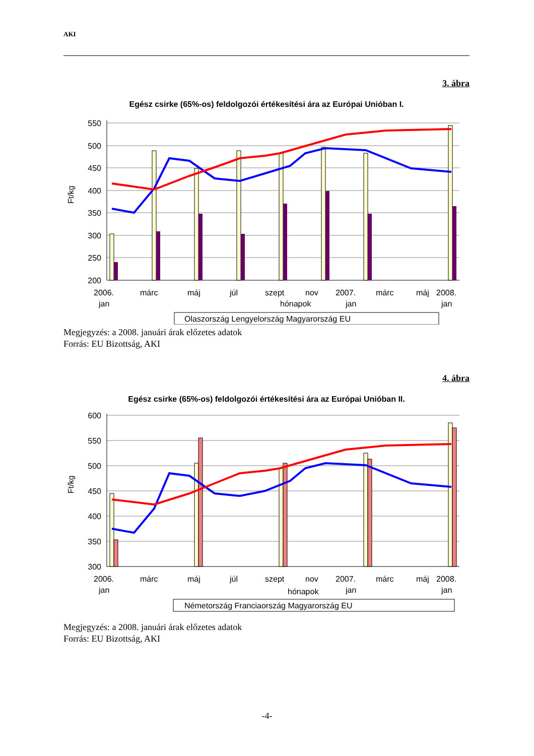AKI
3. ábra
Egész csirke (65%-os) feldolgozói értékesítési ára az Európai Unióban I.
550
500
450
400
350
300
250
200
Ft/kg
2006.
márc
máj
júl
szept
nov
2007.
márc
máj
2008.
jan
hónapok
jan
jan
Olaszország Lengyelország Magyarország EU
Megjegyzés: a 2008. januári árak előzetes adatok
Forrás: EU Bizottság, AKI
4. ábra
Egész csirke (65%-os) feldolgozói értékesítési ára az Európai Unióban II.
600
550
500
450
400
350
300
Ft/kg
2006.
márc
máj
júl
szept
nov
2007.
márc
máj
2008.
jan
hónapok
jan
jan
Németország Franciaország Magyarország EU
Megjegyzés: a 2008. januári árak előzetes adatok
Forrás: EU Bizottság, AKI
-4-